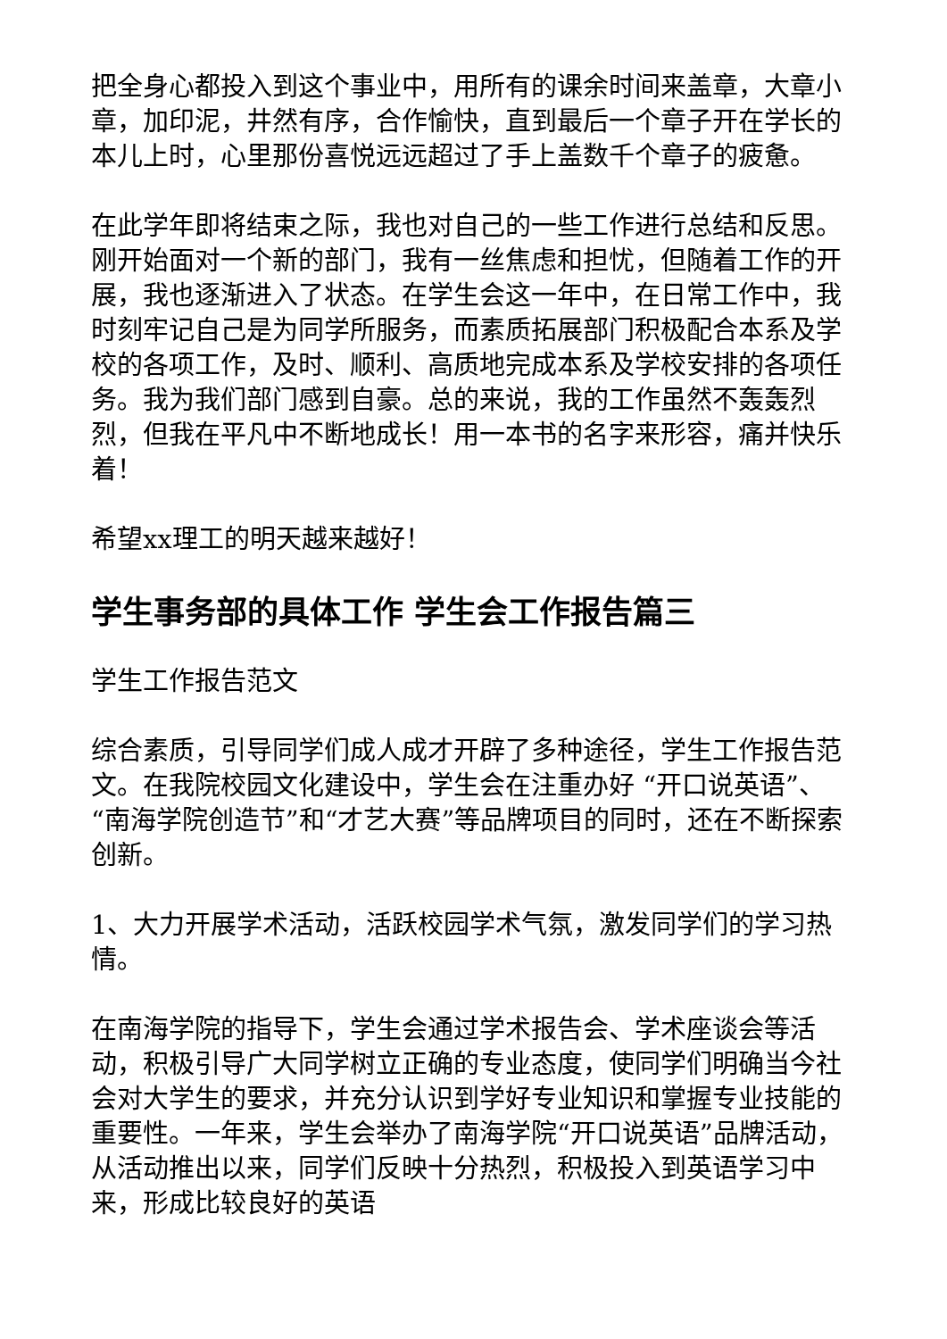把全身心都投入到这个事业中，用所有的课余时间来盖章，大章小章，加印泥，井然有序，合作愉快，直到最后一个章子开在学长的本儿上时，心里那份喜悦远远超过了手上盖数千个章子的疲惫。
在此学年即将结束之际，我也对自己的一些工作进行总结和反思。刚开始面对一个新的部门，我有一丝焦虑和担忧，但随着工作的开展，我也逐渐进入了状态。在学生会这一年中，在日常工作中，我时刻牢记自己是为同学所服务，而素质拓展部门积极配合本系及学校的各项工作，及时、顺利、高质地完成本系及学校安排的各项任务。我为我们部门感到自豪。总的来说，我的工作虽然不轰轰烈烈，但我在平凡中不断地成长！用一本书的名字来形容，痛并快乐着！
希望xx理工的明天越来越好！
学生事务部的具体工作 学生会工作报告篇三
学生工作报告范文
综合素质，引导同学们成人成才开辟了多种途径，学生工作报告范文。在我院校园文化建设中，学生会在注重办好 “开口说英语”、“南海学院创造节”和“才艺大赛”等品牌项目的同时，还在不断探索创新。
1、大力开展学术活动，活跃校园学术气氛，激发同学们的学习热情。
在南海学院的指导下，学生会通过学术报告会、学术座谈会等活动，积极引导广大同学树立正确的专业态度，使同学们明确当今社会对大学生的要求，并充分认识到学好专业知识和掌握专业技能的重要性。一年来，学生会举办了南海学院“开口说英语”品牌活动，从活动推出以来，同学们反映十分热烈，积极投入到英语学习中来，形成比较良好的英语